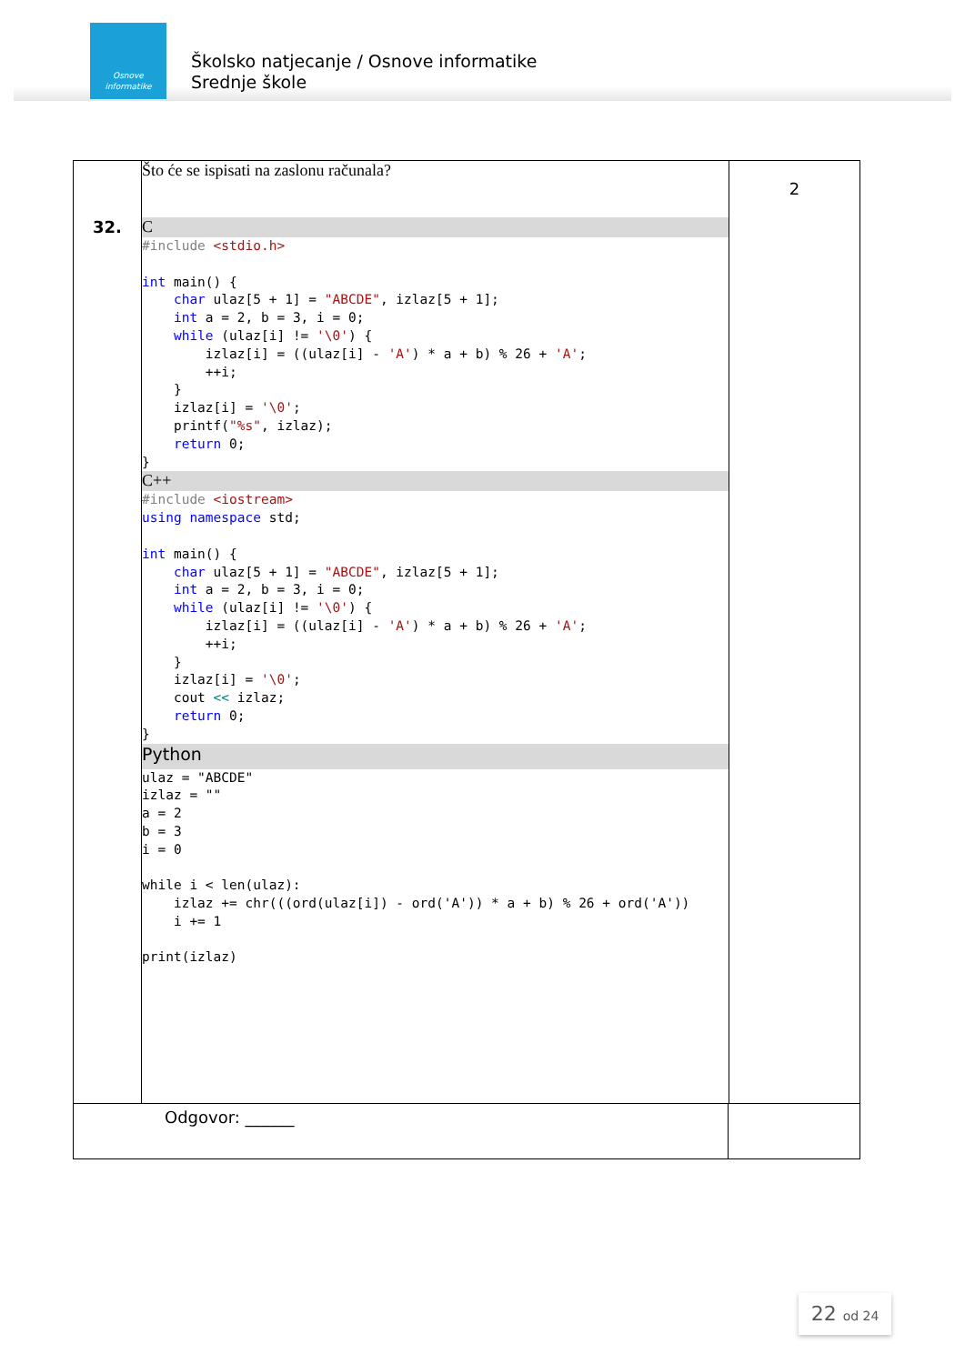Osnove
informatike
Školsko natjecanje / Osnove informatike
Srednje škole
32.
Što će se ispisati na zaslonu računala?
C
#include <stdio.h>

int main() {
    char ulaz[5 + 1] = "ABCDE", izlaz[5 + 1];
    int a = 2, b = 3, i = 0;
    while (ulaz[i] != '\0') {
        izlaz[i] = ((ulaz[i] - 'A') * a + b) % 26 + 'A';
        ++i;
    }
    izlaz[i] = '\0';
    printf("%s", izlaz);
    return 0;
}
C++
#include <iostream>
using namespace std;

int main() {
    char ulaz[5 + 1] = "ABCDE", izlaz[5 + 1];
    int a = 2, b = 3, i = 0;
    while (ulaz[i] != '\0') {
        izlaz[i] = ((ulaz[i] - 'A') * a + b) % 26 + 'A';
        ++i;
    }
    izlaz[i] = '\0';
    cout << izlaz;
    return 0;
}
Python
ulaz = "ABCDE"
izlaz = ""
a = 2
b = 3
i = 0

while i < len(ulaz):
    izlaz += chr(((ord(ulaz[i]) - ord('A')) * a + b) % 26 + ord('A'))
    i += 1

print(izlaz)
2
Odgovor: ______
22 od 24